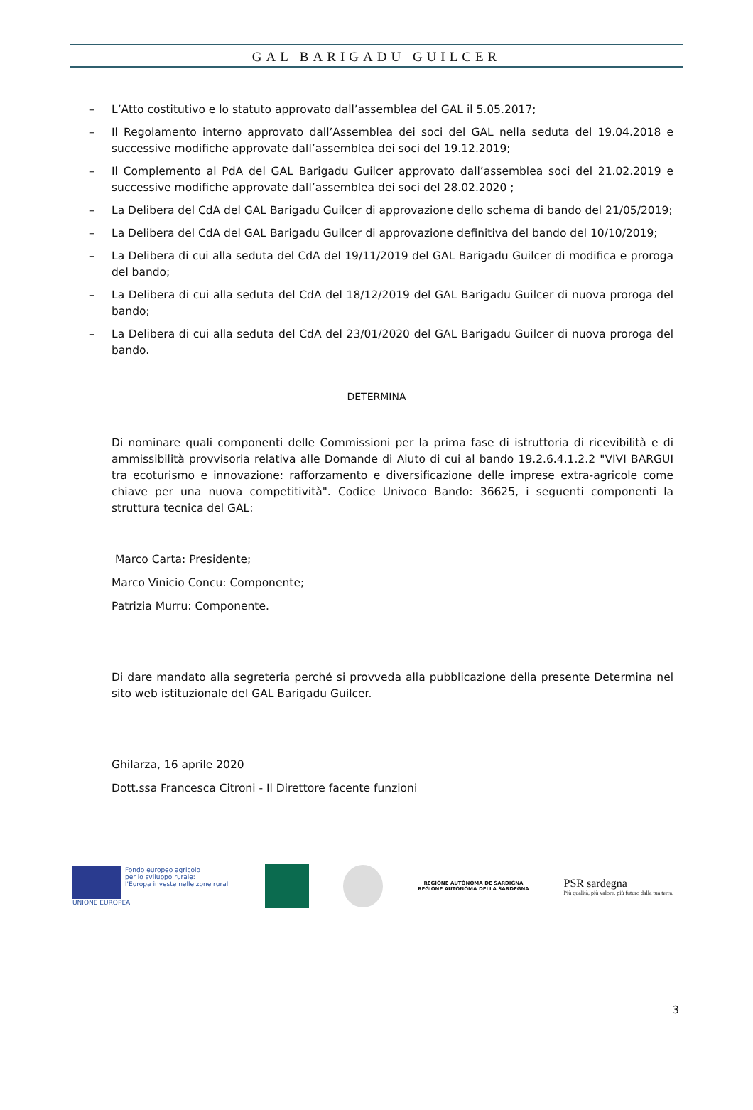GAL BARIGADU GUILCER
– L’Atto costitutivo e lo statuto approvato dall’assemblea del GAL il 5.05.2017;
– Il Regolamento interno approvato dall’Assemblea dei soci del GAL nella seduta del 19.04.2018 e successive modifiche approvate dall’assemblea dei soci del 19.12.2019;
– Il Complemento al PdA del GAL Barigadu Guilcer approvato dall’assemblea soci del 21.02.2019 e successive modifiche approvate dall’assemblea dei soci del 28.02.2020 ;
– La Delibera del CdA del GAL Barigadu Guilcer di approvazione dello schema di bando del 21/05/2019;
– La Delibera del CdA del GAL Barigadu Guilcer di approvazione definitiva del bando del 10/10/2019;
– La Delibera di cui alla seduta del CdA del 19/11/2019 del GAL Barigadu Guilcer di modifica e proroga del bando;
– La Delibera di cui alla seduta del CdA del 18/12/2019 del GAL Barigadu Guilcer di nuova proroga del bando;
– La Delibera di cui alla seduta del CdA del 23/01/2020 del GAL Barigadu Guilcer di nuova proroga del bando.
DETERMINA
Di nominare quali componenti delle Commissioni per la prima fase di istruttoria di ricevibilità e di ammissibilità provvisoria relativa alle Domande di Aiuto di cui al bando 19.2.6.4.1.2.2 "VIVI BARGUI tra ecoturismo e innovazione: rafforzamento e diversificazione delle imprese extra-agricole come chiave per una nuova competitività". Codice Univoco Bando: 36625, i seguenti componenti la struttura tecnica del GAL:
Marco Carta: Presidente;
Marco Vinicio Concu: Componente;
Patrizia Murru: Componente.
Di dare mandato alla segreteria perché si provveda alla pubblicazione della presente Determina nel sito web istituzionale del GAL Barigadu Guilcer.
Ghilarza, 16 aprile 2020
Dott.ssa Francesca Citroni - Il Direttore facente funzioni
Fondo europeo agricolo
per lo sviluppo rurale:
l'Europa investe nelle zone rurali
UNIONE EUROPEA
REGIONE AUTÒNOMA DE SARDIGNA
REGIONE AUTONOMA DELLA SARDEGNA
PSR sardegna
Più qualità, più valore, più futuro dalla tua terra.
3